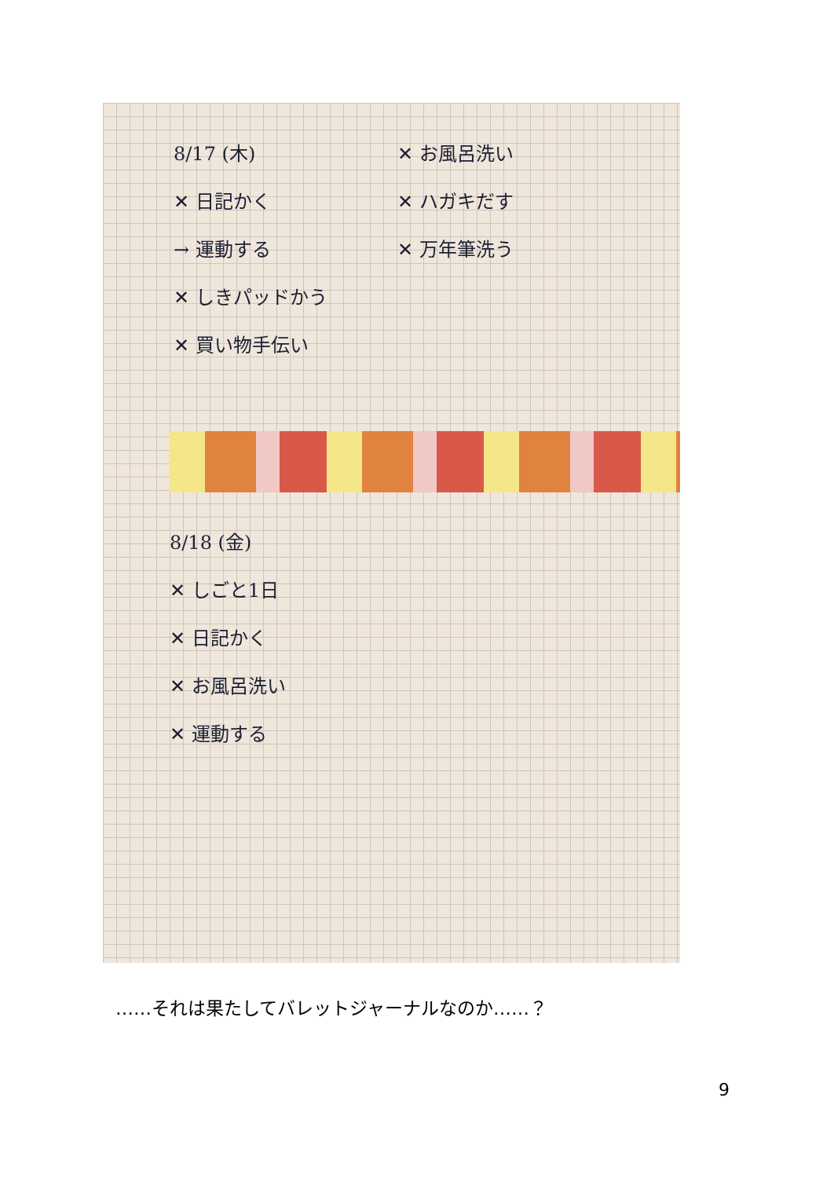8/17 (木)
✕ 日記かく
→ 運動する
✕ しきパッドかう
✕ 買い物手伝い
✕ お風呂洗い
✕ ハガキだす
✕ 万年筆洗う
8/18 (金)
✕ しごと1日
✕ 日記かく
✕ お風呂洗い
✕ 運動する
……それは果たしてバレットジャーナルなのか……？
9